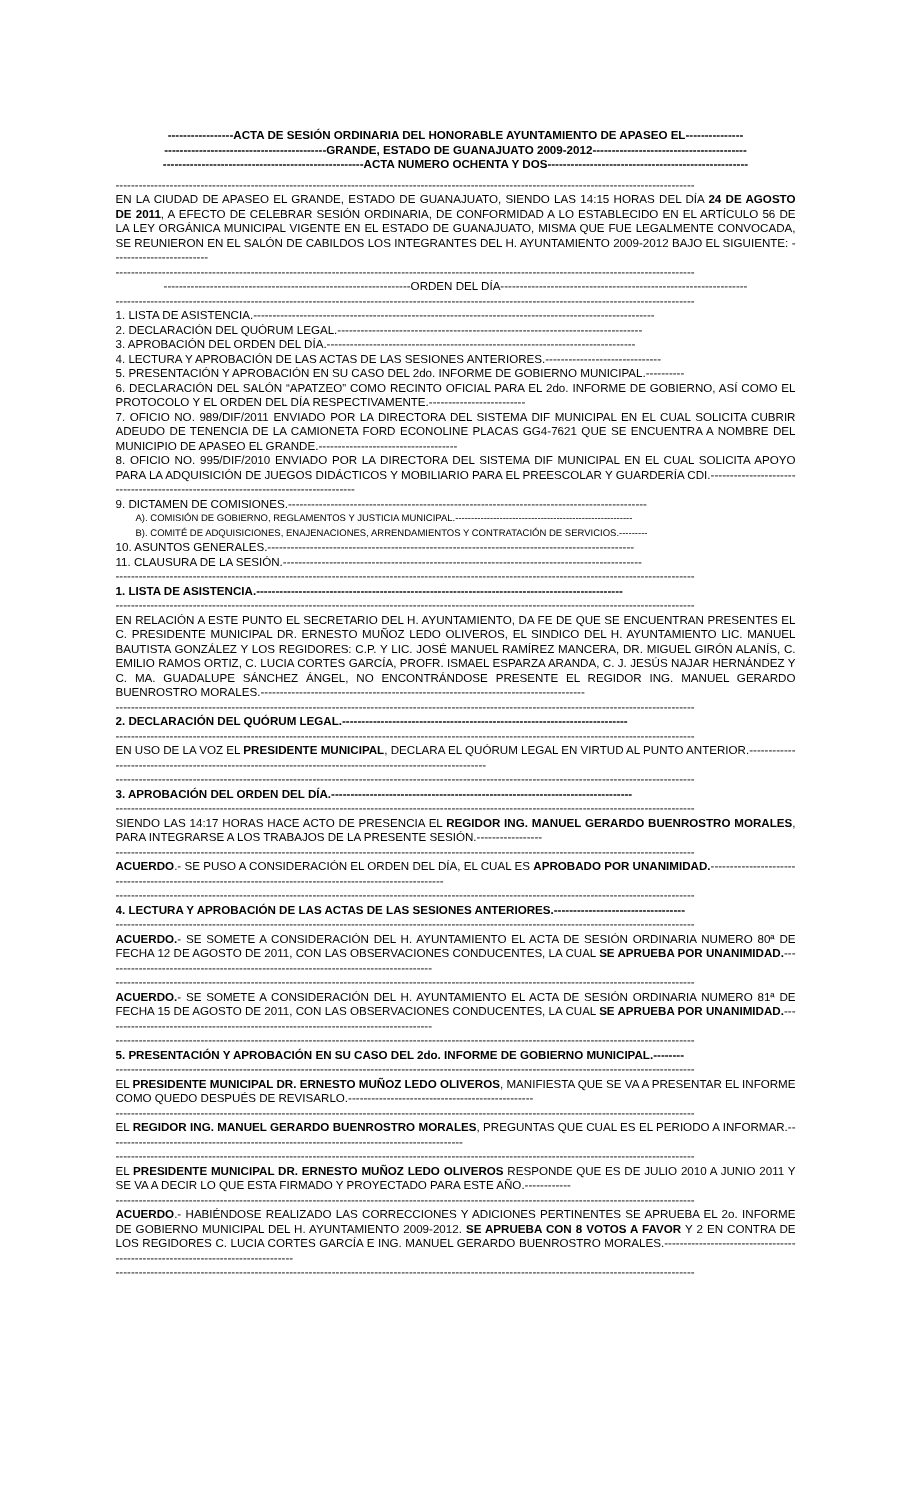-----------------ACTA DE SESIÓN ORDINARIA DEL HONORABLE AYUNTAMIENTO DE APASEO EL---------------
------------------------------------------GRANDE, ESTADO DE GUANAJUATO 2009-2012----------------------------------------
----------------------------------------------------ACTA NUMERO OCHENTA Y DOS----------------------------------------------------
------------------------------------------------------------------------------------------------------------------------------------------------------
EN LA CIUDAD DE APASEO EL GRANDE, ESTADO DE GUANAJUATO, SIENDO LAS 14:15 HORAS DEL DÍA 24 DE AGOSTO DE 2011, A EFECTO DE CELEBRAR SESIÓN ORDINARIA, DE CONFORMIDAD A LO ESTABLECIDO EN EL ARTÍCULO 56 DE LA LEY ORGÁNICA MUNICIPAL VIGENTE EN EL ESTADO DE GUANAJUATO, MISMA QUE FUE LEGALMENTE CONVOCADA, SE REUNIERON EN EL SALÓN DE CABILDOS LOS INTEGRANTES DEL H. AYUNTAMIENTO 2009-2012 BAJO EL SIGUIENTE: -------------------------
------------------------------------------------------------------------------------------------------------------------------------------------------
----------------------------------------------------------------ORDEN DEL DÍA----------------------------------------------------------------
------------------------------------------------------------------------------------------------------------------------------------------------------
1. LISTA DE ASISTENCIA.--------------------------------------------------------------------------------------------------------
2. DECLARACIÓN DEL QUÓRUM LEGAL.-------------------------------------------------------------------------------
3. APROBACIÓN DEL ORDEN DEL DÍA.--------------------------------------------------------------------------------
4. LECTURA Y APROBACIÓN DE LAS ACTAS DE LAS SESIONES ANTERIORES.------------------------------
5. PRESENTACIÓN Y APROBACIÓN EN SU CASO DEL 2do. INFORME DE GOBIERNO MUNICIPAL.----------
6. DECLARACIÓN DEL SALÓN “APATZEO” COMO RECINTO OFICIAL PARA EL 2do. INFORME DE GOBIERNO, ASÍ COMO EL PROTOCOLO Y EL ORDEN DEL DÍA RESPECTIVAMENTE.-------------------------
7. OFICIO NO. 989/DIF/2011 ENVIADO POR LA DIRECTORA DEL SISTEMA DIF MUNICIPAL EN EL CUAL SOLICITA CUBRIR ADEUDO DE TENENCIA DE LA CAMIONETA FORD ECONOLINE PLACAS GG4-7621 QUE SE ENCUENTRA A NOMBRE DEL MUNICIPIO DE APASEO EL GRANDE.------------------------------------
8. OFICIO NO. 995/DIF/2010 ENVIADO POR LA DIRECTORA DEL SISTEMA DIF MUNICIPAL EN EL CUAL SOLICITA APOYO PARA LA ADQUISICIÓN DE JUEGOS DIDÁCTICOS Y MOBILIARIO PARA EL PREESCOLAR Y GUARDERÍA CDI.------------------------------------------------------------------------------------
9. DICTAMEN DE COMISIONES.---------------------------------------------------------------------------------------------
A). COMISIÓN DE GOBIERNO, REGLAMENTOS Y JUSTICIA MUNICIPAL.--------------------------------------------------------
B). COMITÉ DE ADQUISICIONES, ENAJENACIONES, ARRENDAMIENTOS Y CONTRATACIÓN DE SERVICIOS.---------
10. ASUNTOS GENERALES.-----------------------------------------------------------------------------------------------
11. CLAUSURA DE LA SESIÓN.---------------------------------------------------------------------------------------------
------------------------------------------------------------------------------------------------------------------------------------------------------
1. LISTA DE ASISTENCIA.-----------------------------------------------------------------------------------------------
------------------------------------------------------------------------------------------------------------------------------------------------------
EN RELACIÓN A ESTE PUNTO EL SECRETARIO DEL H. AYUNTAMIENTO, DA FE DE QUE SE ENCUENTRAN PRESENTES EL C. PRESIDENTE MUNICIPAL DR. ERNESTO MUÑOZ LEDO OLIVEROS, EL SINDICO DEL H. AYUNTAMIENTO LIC. MANUEL BAUTISTA GONZÁLEZ Y LOS REGIDORES: C.P. Y LIC. JOSÉ MANUEL RAMÍREZ MANCERA, DR. MIGUEL GIRÓN ALANÍS, C. EMILIO RAMOS ORTIZ, C. LUCIA CORTES GARCÍA, PROFR. ISMAEL ESPARZA ARANDA, C. J. JESÚS NAJAR HERNÁNDEZ Y C. MA. GUADALUPE SÁNCHEZ ÁNGEL, NO ENCONTRÁNDOSE PRESENTE EL REGIDOR ING. MANUEL GERARDO BUENROSTRO MORALES.------------------------------------------------------------------------------------
------------------------------------------------------------------------------------------------------------------------------------------------------
2. DECLARACIÓN DEL QUÓRUM LEGAL.--------------------------------------------------------------------------
------------------------------------------------------------------------------------------------------------------------------------------------------
EN USO DE LA VOZ EL PRESIDENTE MUNICIPAL, DECLARA EL QUÓRUM LEGAL EN VIRTUD AL PUNTO ANTERIOR.------------------------------------------------------------------------------------------------------------
------------------------------------------------------------------------------------------------------------------------------------------------------
3. APROBACIÓN DEL ORDEN DEL DÍA.------------------------------------------------------------------------------
------------------------------------------------------------------------------------------------------------------------------------------------------
SIENDO LAS 14:17 HORAS HACE ACTO DE PRESENCIA EL REGIDOR ING. MANUEL GERARDO BUENROSTRO MORALES, PARA INTEGRARSE A LOS TRABAJOS DE LA PRESENTE SESIÓN.-----------------
------------------------------------------------------------------------------------------------------------------------------------------------------
ACUERDO.- SE PUSO A CONSIDERACIÓN EL ORDEN DEL DÍA, EL CUAL ES APROBADO POR UNANIMIDAD.-----------------------------------------------------------------------------------------------------------
------------------------------------------------------------------------------------------------------------------------------------------------------
4. LECTURA Y APROBACIÓN DE LAS ACTAS DE LAS SESIONES ANTERIORES.----------------------------------
------------------------------------------------------------------------------------------------------------------------------------------------------
ACUERDO.- SE SOMETE A CONSIDERACIÓN DEL H. AYUNTAMIENTO EL ACTA DE SESIÓN ORDINARIA NUMERO 80ª DE FECHA 12 DE AGOSTO DE 2011, CON LAS OBSERVACIONES CONDUCENTES, LA CUAL SE APRUEBA POR UNANIMIDAD.-------------------------------------------------------------------------------------
------------------------------------------------------------------------------------------------------------------------------------------------------
ACUERDO.- SE SOMETE A CONSIDERACIÓN DEL H. AYUNTAMIENTO EL ACTA DE SESIÓN ORDINARIA NUMERO 81ª DE FECHA 15 DE AGOSTO DE 2011, CON LAS OBSERVACIONES CONDUCENTES, LA CUAL SE APRUEBA POR UNANIMIDAD.-------------------------------------------------------------------------------------
------------------------------------------------------------------------------------------------------------------------------------------------------
5. PRESENTACIÓN Y APROBACIÓN EN SU CASO DEL 2do. INFORME DE GOBIERNO MUNICIPAL.--------
------------------------------------------------------------------------------------------------------------------------------------------------------
EL PRESIDENTE MUNICIPAL DR. ERNESTO MUÑOZ LEDO OLIVEROS, MANIFIESTA QUE SE VA A PRESENTAR EL INFORME COMO QUEDO DESPUÉS DE REVISARLO.------------------------------------------------
------------------------------------------------------------------------------------------------------------------------------------------------------
EL REGIDOR ING. MANUEL GERARDO BUENROSTRO MORALES, PREGUNTAS QUE CUAL ES EL PERIODO A INFORMAR.--------------------------------------------------------------------------------------------
------------------------------------------------------------------------------------------------------------------------------------------------------
EL PRESIDENTE MUNICIPAL DR. ERNESTO MUÑOZ LEDO OLIVEROS RESPONDE QUE ES DE JULIO 2010 A JUNIO 2011 Y SE VA A DECIR LO QUE ESTA FIRMADO Y PROYECTADO PARA ESTE AÑO.------------
------------------------------------------------------------------------------------------------------------------------------------------------------
ACUERDO.- HABIÉNDOSE REALIZADO LAS CORRECCIONES Y ADICIONES PERTINENTES SE APRUEBA EL 2o. INFORME DE GOBIERNO MUNICIPAL DEL H. AYUNTAMIENTO 2009-2012. SE APRUEBA CON 8 VOTOS A FAVOR Y 2 EN CONTRA DE LOS REGIDORES C. LUCIA CORTES GARCÍA E ING. MANUEL GERARDO BUENROSTRO MORALES.--------------------------------------------------------------------------------
------------------------------------------------------------------------------------------------------------------------------------------------------